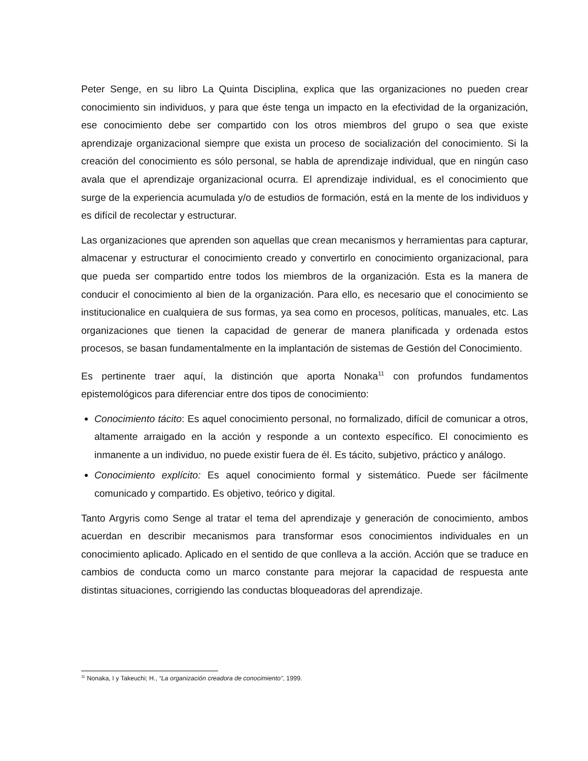Peter Senge, en su libro La Quinta Disciplina, explica que las organizaciones no pueden crear conocimiento sin individuos, y para que éste tenga un impacto en la efectividad de la organización, ese conocimiento debe ser compartido con los otros miembros del grupo o sea que existe aprendizaje organizacional siempre que exista un proceso de socialización del conocimiento. Si la creación del conocimiento es sólo personal, se habla de aprendizaje individual, que en ningún caso avala que el aprendizaje organizacional ocurra. El aprendizaje individual, es el conocimiento que surge de la experiencia acumulada y/o de estudios de formación, está en la mente de los individuos y es difícil de recolectar y estructurar.
Las organizaciones que aprenden son aquellas que crean mecanismos y herramientas para capturar, almacenar y estructurar el conocimiento creado y convertirlo en conocimiento organizacional, para que pueda ser compartido entre todos los miembros de la organización. Esta es la manera de conducir el conocimiento al bien de la organización. Para ello, es necesario que el conocimiento se institucionalice en cualquiera de sus formas, ya sea como en procesos, políticas, manuales, etc. Las organizaciones que tienen la capacidad de generar de manera planificada y ordenada estos procesos, se basan fundamentalmente en la implantación de sistemas de Gestión del Conocimiento.
Es pertinente traer aquí, la distinción que aporta Nonaka<sup>11</sup> con profundos fundamentos epistemológicos para diferenciar entre dos tipos de conocimiento:
Conocimiento tácito: Es aquel conocimiento personal, no formalizado, difícil de comunicar a otros, altamente arraigado en la acción y responde a un contexto específico. El conocimiento es inmanente a un individuo, no puede existir fuera de él. Es tácito, subjetivo, práctico y análogo.
Conocimiento explícito: Es aquel conocimiento formal y sistemático. Puede ser fácilmente comunicado y compartido. Es objetivo, teórico y digital.
Tanto Argyris como Senge al tratar el tema del aprendizaje y generación de conocimiento, ambos acuerdan en describir mecanismos para transformar esos conocimientos individuales en un conocimiento aplicado. Aplicado en el sentido de que conlleva a la acción. Acción que se traduce en cambios de conducta como un marco constante para mejorar la capacidad de respuesta ante distintas situaciones, corrigiendo las conductas bloqueadoras del aprendizaje.
<sup>11</sup> Nonaka, I y Takeuchi; H., “La organización creadora de conocimiento”, 1999.